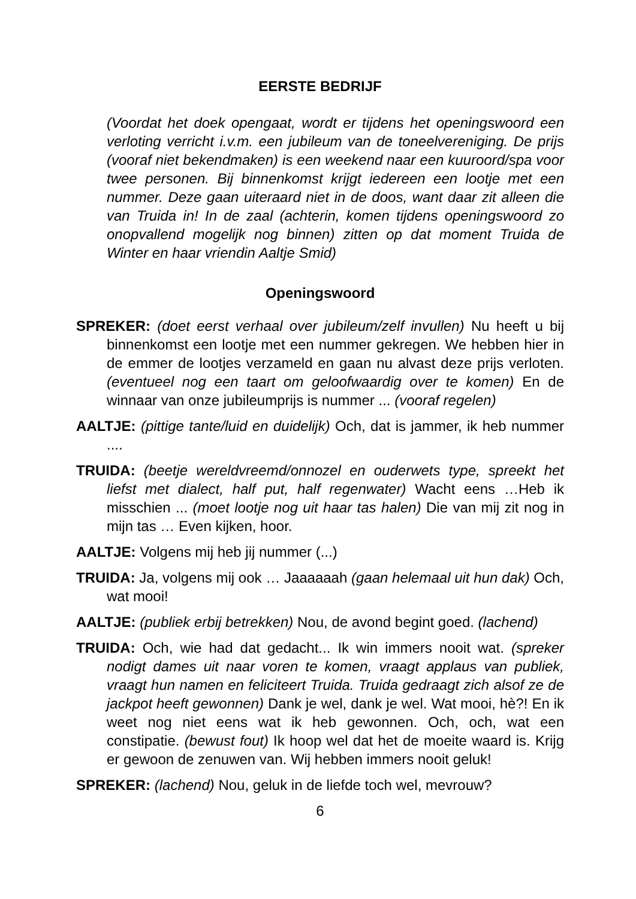EERSTE BEDRIJF
(Voordat het doek opengaat, wordt er tijdens het openingswoord een verloting verricht i.v.m. een jubileum van de toneelvereniging. De prijs (vooraf niet bekendmaken) is een weekend naar een kuuroord/spa voor twee personen. Bij binnenkomst krijgt iedereen een lootje met een nummer. Deze gaan uiteraard niet in de doos, want daar zit alleen die van Truida in! In de zaal (achterin, komen tijdens openingswoord zo onopvallend mogelijk nog binnen) zitten op dat moment Truida de Winter en haar vriendin Aaltje Smid)
Openingswoord
SPREKER: (doet eerst verhaal over jubileum/zelf invullen) Nu heeft u bij binnenkomst een lootje met een nummer gekregen. We hebben hier in de emmer de lootjes verzameld en gaan nu alvast deze prijs verloten. (eventueel nog een taart om geloofwaardig over te komen) En de winnaar van onze jubileumprijs is nummer ... (vooraf regelen)
AALTJE: (pittige tante/luid en duidelijk) Och, dat is jammer, ik heb nummer ....
TRUIDA: (beetje wereldvreemd/onnozel en ouderwets type, spreekt het liefst met dialect, half put, half regenwater) Wacht eens …Heb ik misschien ... (moet lootje nog uit haar tas halen) Die van mij zit nog in mijn tas … Even kijken, hoor.
AALTJE: Volgens mij heb jij nummer (...)
TRUIDA: Ja, volgens mij ook … Jaaaaaah (gaan helemaal uit hun dak) Och, wat mooi!
AALTJE: (publiek erbij betrekken) Nou, de avond begint goed. (lachend)
TRUIDA: Och, wie had dat gedacht... Ik win immers nooit wat. (spreker nodigt dames uit naar voren te komen, vraagt applaus van publiek, vraagt hun namen en feliciteert Truida. Truida gedraagt zich alsof ze de jackpot heeft gewonnen) Dank je wel, dank je wel. Wat mooi, hè?! En ik weet nog niet eens wat ik heb gewonnen. Och, och, wat een constipatie. (bewust fout) Ik hoop wel dat het de moeite waard is. Krijg er gewoon de zenuwen van. Wij hebben immers nooit geluk!
SPREKER: (lachend) Nou, geluk in de liefde toch wel, mevrouw?
6